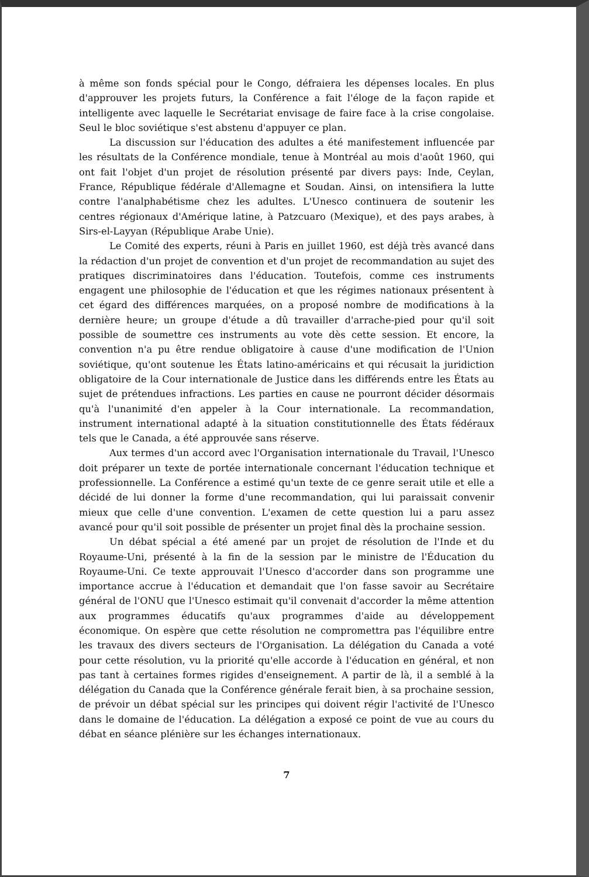à même son fonds spécial pour le Congo, défraiera les dépenses locales. En plus d'approuver les projets futurs, la Conférence a fait l'éloge de la façon rapide et intelligente avec laquelle le Secrétariat envisage de faire face à la crise congolaise. Seul le bloc soviétique s'est abstenu d'appuyer ce plan.
La discussion sur l'éducation des adultes a été manifestement influencée par les résultats de la Conférence mondiale, tenue à Montréal au mois d'août 1960, qui ont fait l'objet d'un projet de résolution présenté par divers pays: Inde, Ceylan, France, République fédérale d'Allemagne et Soudan. Ainsi, on intensifiera la lutte contre l'analphabétisme chez les adultes. L'Unesco continuera de soutenir les centres régionaux d'Amérique latine, à Patzcuaro (Mexique), et des pays arabes, à Sirs-el-Layyan (République Arabe Unie).
Le Comité des experts, réuni à Paris en juillet 1960, est déjà très avancé dans la rédaction d'un projet de convention et d'un projet de recommandation au sujet des pratiques discriminatoires dans l'éducation. Toutefois, comme ces instruments engagent une philosophie de l'éducation et que les régimes nationaux présentent à cet égard des différences marquées, on a proposé nombre de modifications à la dernière heure; un groupe d'étude a dû travailler d'arrache-pied pour qu'il soit possible de soumettre ces instruments au vote dès cette session. Et encore, la convention n'a pu être rendue obligatoire à cause d'une modification de l'Union soviétique, qu'ont soutenue les États latino-américains et qui récusait la juridiction obligatoire de la Cour internationale de Justice dans les différends entre les États au sujet de prétendues infractions. Les parties en cause ne pourront décider désormais qu'à l'unanimité d'en appeler à la Cour internationale. La recommandation, instrument international adapté à la situation constitutionnelle des États fédéraux tels que le Canada, a été approuvée sans réserve.
Aux termes d'un accord avec l'Organisation internationale du Travail, l'Unesco doit préparer un texte de portée internationale concernant l'éducation technique et professionnelle. La Conférence a estimé qu'un texte de ce genre serait utile et elle a décidé de lui donner la forme d'une recommandation, qui lui paraissait convenir mieux que celle d'une convention. L'examen de cette question lui a paru assez avancé pour qu'il soit possible de présenter un projet final dès la prochaine session.
Un débat spécial a été amené par un projet de résolution de l'Inde et du Royaume-Uni, présenté à la fin de la session par le ministre de l'Éducation du Royaume-Uni. Ce texte approuvait l'Unesco d'accorder dans son programme une importance accrue à l'éducation et demandait que l'on fasse savoir au Secrétaire général de l'ONU que l'Unesco estimait qu'il convenait d'accorder la même attention aux programmes éducatifs qu'aux programmes d'aide au développement économique. On espère que cette résolution ne compromettra pas l'équilibre entre les travaux des divers secteurs de l'Organisation. La délégation du Canada a voté pour cette résolution, vu la priorité qu'elle accorde à l'éducation en général, et non pas tant à certaines formes rigides d'enseignement. A partir de là, il a semblé à la délégation du Canada que la Conférence générale ferait bien, à sa prochaine session, de prévoir un débat spécial sur les principes qui doivent régir l'activité de l'Unesco dans le domaine de l'éducation. La délégation a exposé ce point de vue au cours du débat en séance plénière sur les échanges internationaux.
7